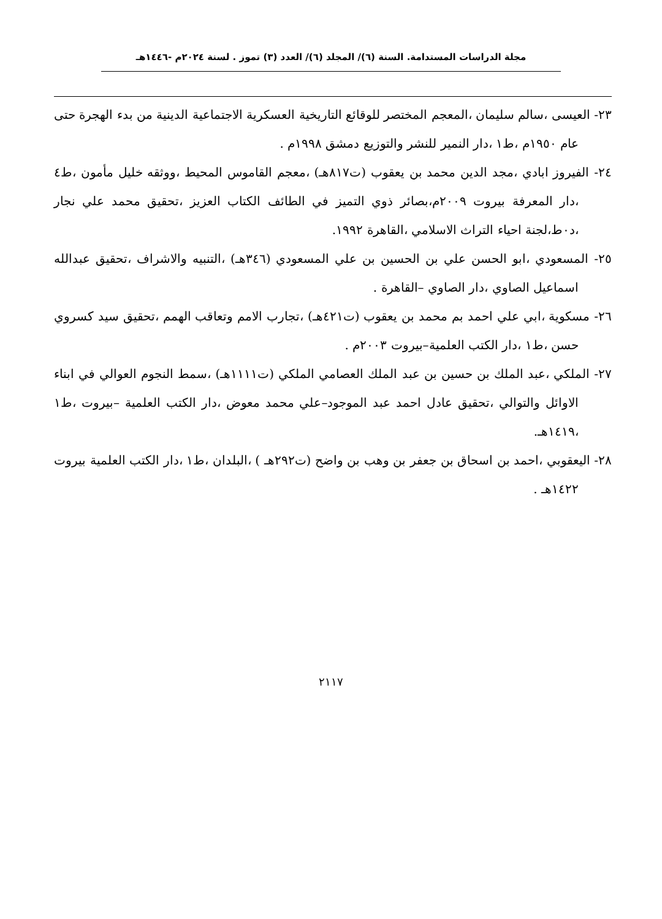مجلة الدراسات المستدامة. السنة (٦)/ المجلد (٦)/ العدد (٣) تموز . لسنة ٢٠٢٤م -١٤٤٦هـ
٢٣- العيسى ،سالم سليمان ،المعجم المختصر للوقائع التاريخية العسكرية الاجتماعية الدينية من بدء الهجرة حتى عام ١٩٥٠م ،ط١ ،دار النمير للنشر والتوزيع دمشق ١٩٩٨م .
٢٤- الفيروز ابادي ،مجد الدين محمد بن يعقوب (ت٨١٧هـ) ،معجم القاموس المحيط ،ووثقه خليل مأمون ،ط٤ ،دار المعرفة بيروت ٢٠٠٩م،بصائر ذوي التميز في الطائف الكتاب العزيز ،تحقيق محمد علي نجار ،د٠ط،لجنة احياء التراث الاسلامي ،القاهرة ١٩٩٢.
٢٥- المسعودي ،ابو الحسن علي بن الحسين بن علي المسعودي (٣٤٦هـ) ،التنبيه والاشراف ،تحقيق عبدالله اسماعيل الصاوي ،دار الصاوي –القاهرة .
٢٦- مسكوية ،ابي علي احمد بم محمد بن يعقوب (ت٤٢١هـ) ،تجارب الامم وتعاقب الهمم ،تحقيق سيد كسروي حسن ،ط١ ،دار الكتب العلمية–بيروت ٢٠٠٣م .
٢٧- الملكي ،عبد الملك بن حسين بن عبد الملك العصامي الملكي (ت١١١١هـ) ،سمط النجوم العوالي في ابناء الاوائل والتوالي ،تحقيق عادل احمد عبد الموجود–علي محمد معوض ،دار الكتب العلمية –بيروت ،ط١ ،١٤١٩هـ.
٢٨- اليعقوبي ،احمد بن اسحاق بن جعفر بن وهب بن واضح (ت٢٩٢هـ ) ،البلدان ،ط١ ،دار الكتب العلمية بيروت ١٤٢٢هـ .
٢١١٧